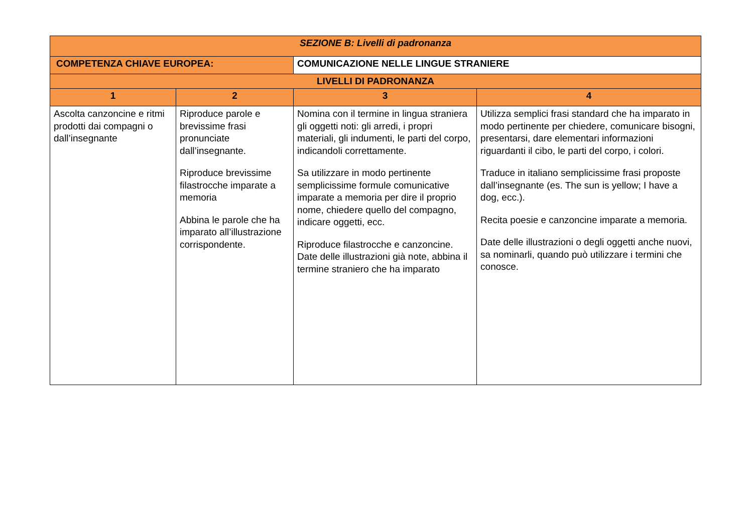| SEZIONE B: Livelli di padronanza | | | | |
| --- | --- | --- | --- | --- |
| COMPETENZA CHIAVE EUROPEA: | | COMUNICAZIONE NELLE LINGUE STRANIERE | | |
| LIVELLI DI PADRONANZA | | | | |
| 1 | 2 | | 3 | 4 |
| Ascolta canzoncine e ritmi prodotti dai compagni o dall’insegnante | Riproduce parole e brevissime frasi pronunciate dall’insegnante. Riproduce brevissime filastrocche imparate a memoria Abbina le parole che ha imparato all’illustrazione corrispondente. | | Nomina con il termine in lingua straniera gli oggetti noti: gli arredi, i propri materiali, gli indumenti, le parti del corpo, indicandoli correttamente. Sa utilizzare in modo pertinente semplicissime formule comunicative imparate a memoria per dire il proprio nome, chiedere quello del compagno, indicare oggetti, ecc. Riproduce filastrocche e canzoncine. Date delle illustrazioni già note, abbina il termine straniero che ha imparato | Utilizza semplici frasi standard che ha imparato in modo pertinente per chiedere, comunicare bisogni, presentarsi, dare elementari informazioni riguardanti il cibo, le parti del corpo, i colori. Traduce in italiano semplicissime frasi proposte dall’insegnante (es. The sun is yellow; I have a dog, ecc.). Recita poesie e canzoncine imparate a memoria. Date delle illustrazioni o degli oggetti anche nuovi, sa nominarli, quando può utilizzare i termini che conosce. |